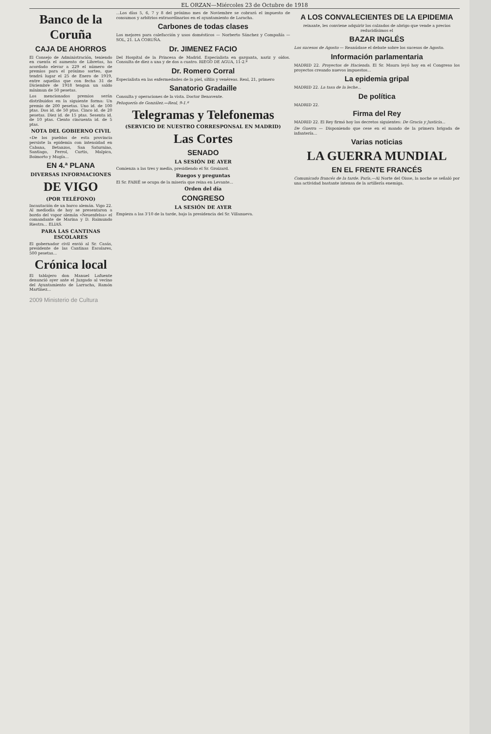EL ORZAN—Miércoles 23 de Octubre de 1918
Banco de la Coruña
CAJA DE AHORROS
El Consejo de Administración, teniendo en cuenta el aumento de Libretas, ha acordado elevar a 229 el número de premios para el próximo sorteo, que tendrá lugar el 25 de Enero de 1919, entre aquellas que con fecha 31 de Diciembre de 1918 tengan un saldo mínimun de 50 pesetas.
Los mencionados premios serán distribuidos en la siguiente forma: Un premio de 200 pesetas. Uno id. de 100 ptas. Dos id. de 50 ptas. Cinco id. de 20 pesetas. Diez id. de 15 ptas. Sesenta id. de 10 ptas. Ciento cincuenta id. de 5 ptas.
NOTA DEL GOBIERNO CIVIL
«De los pueblos de esta provincia persiste la epidemia con intensidad en Cabana, Betanzos, San Saturnino, Santiago, Ferrol, Curtis, Malpica, Boimorto y Mugía...
EN 4.ª PLANA
DIVERSAS INFORMACIONES
DE VIGO
(POR TELÉFONO)
Incautación de un barco alemán. Vigo 22. Al mediodía de hoy se presentaron a bordo del vapor alemán «Neuenfelsa» el comandante de Marina y D. Raimundo Riestra... ELIAS.
PARA LAS CANTINAS ESCOLARES
El gobernador civil envió al Sr. Casás, presidente de las Cantinas Escolares, 500 pesetas...
Crónica local
El tablajero don Manuel Lafuente denunció ayer ante el Juzgado al vecino del Ayuntamiento de Larracha, Ramón Martínez...
...Los días 5, 6, 7 y 8 del próximo mes de Noviembre se cobrará el impuesto de consumos y arbitrios extraordinarios en el ayuntamiento de Laracha.
Carbones de todas clases
Los mejores para calefacción y usos domésticos — Norberto Sánchez y Compañía — SOL, 21. LA CORUÑA.
Dr. JIMENEZ FACIO
Del Hospital de la Princesa de Madrid. Especialista en garganta, nariz y oídos. Consulta de diez a una y de dos a cuatro. RIEGO DE AGUA, 11-2.º
Dr. Romero Corral
Especialista en las enfermedades de la piel, sífilis y venéreas. Real, 21, primero
Sanatorio Gradaille
Consulta y operaciones de la vista. Doctor Benavente.
Peluquería de González.—Real, 9-1.º
Telegramas y Telefonemas
(SERVICIO DE NUESTRO CORRESPONSAL EN MADRID)
Las Cortes
SENADO
LA SESIÓN DE AYER
Comienza a las tres y media, presidiendo el Sr. Groizard.
Ruegos y preguntas
El Sr. FABIÉ se ocupa de la miseria que reina en Levante...
Orden del día
CONGRESO
LA SESIÓN DE AYER
Empieza a las 3'10 de la tarde, bajo la presidencia del Sr. Villanueva.
A LOS CONVALECIENTES DE LA EPIDEMIA
reinante, les conviene adquirir los calzados de abrigo que vende a precios reducidísimos el
BAZAR INGLÉS
Los sucesos de Agosto — Reanúdase el debate sobre los sucesos de Agosto.
Información parlamentaria
MADRID 22. Proyectos de Hacienda. El Sr. Maura leyó hoy en el Congreso los proyectos creando nuevos impuestos...
La epidemia gripal
MADRID 22. La tasa de la leche...
De política
MADRID 22.
Firma del Rey
MADRID 22. El Rey firmó hoy los decretos siguientes: De Gracia y Justicia...
De Guerra — Disponiendo que cese en el mando de la primera brigada de infantería...
Varias noticias
LA GUERRA MUNDIAL
EN EL FRENTE FRANCÉS
Comunicado francés de la tarde. París.—Al Norte del Oisse, la noche se señaló por una actividad bastante intensa de la artillería enemiga.
2009 Ministerio de Cultura